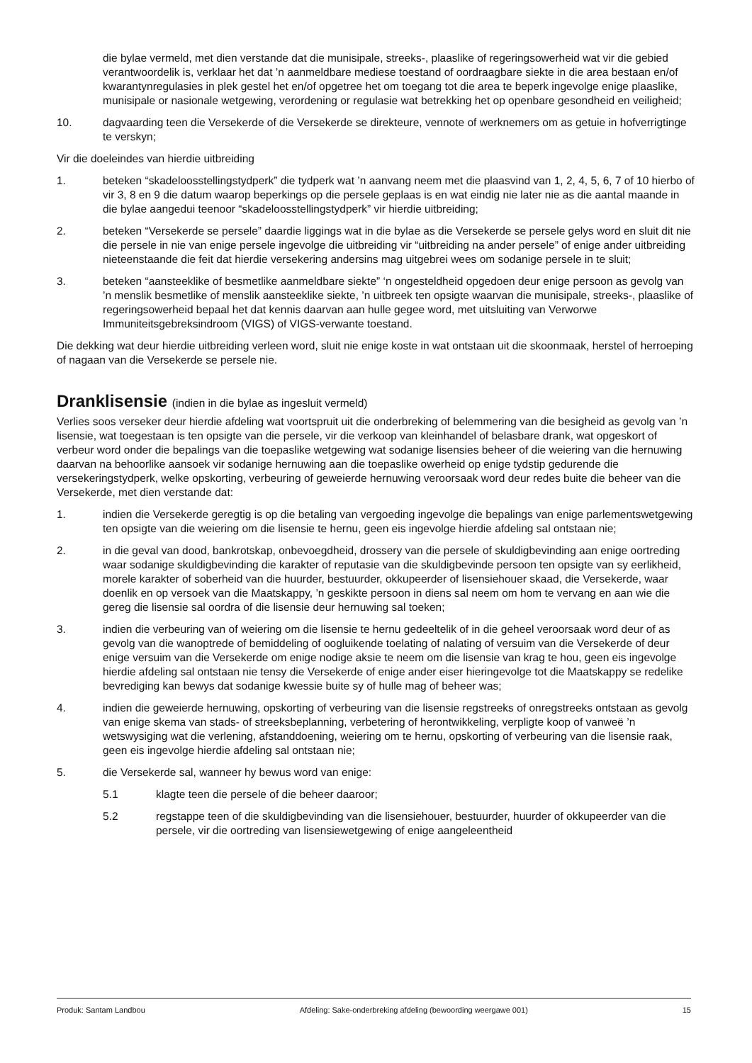die bylae vermeld, met dien verstande dat die munisipale, streeks-, plaaslike of regeringsowerheid wat vir die gebied verantwoordelik is, verklaar het dat ’n aanmeldbare mediese toestand of oordraagbare siekte in die area bestaan en/of kwarantynregulasies in plek gestel het en/of opgetree het om toegang tot die area te beperk ingevolge enige plaaslike, munisipale or nasionale wetgewing, verordening or regulasie wat betrekking het op openbare gesondheid en veiligheid;
10. dagvaarding teen die Versekerde of die Versekerde se direkteure, vennote of werknemers om as getuie in hofverrigtinge te verskyn;
Vir die doeleindes van hierdie uitbreiding
1. beteken “skadeloosstellingstydperk” die tydperk wat ’n aanvang neem met die plaasvind van 1, 2, 4, 5, 6, 7 of 10 hierbo of vir 3, 8 en 9 die datum waarop beperkings op die persele geplaas is en wat eindig nie later nie as die aantal maande in die bylae aangedui teenoor “skadeloosstellingstydperk” vir hierdie uitbreiding;
2. beteken “Versekerde se persele” daardie liggings wat in die bylae as die Versekerde se persele gelys word en sluit dit nie die persele in nie van enige persele ingevolge die uitbreiding vir “uitbreiding na ander persele” of enige ander uitbreiding nieteenstaande die feit dat hierdie versekering andersins mag uitgebrei wees om sodanige persele in te sluit;
3. beteken “aansteeklike of besmetlike aanmeldbare siekte” ‘n ongesteldheid opgedoen deur enige persoon as gevolg van ’n menslik besmetlike of menslik aansteeklike siekte, ’n uitbreek ten opsigte waarvan die munisipale, streeks-, plaaslike of regeringsowerheid bepaal het dat kennis daarvan aan hulle gegee word, met uitsluiting van Verworwe Immuniteitsgebreksindroom (VIGS) of VIGS-verwante toestand.
Die dekking wat deur hierdie uitbreiding verleen word, sluit nie enige koste in wat ontstaan uit die skoonmaak, herstel of herroeping of nagaan van die Versekerde se persele nie.
Dranklisensie (indien in die bylae as ingesluit vermeld)
Verlies soos verseker deur hierdie afdeling wat voortspruit uit die onderbreking of belemmering van die besigheid as gevolg van ’n lisensie, wat toegestaan is ten opsigte van die persele, vir die verkoop van kleinhandel of belasbare drank, wat opgeskort of verbeur word onder die bepalings van die toepaslike wetgewing wat sodanige lisensies beheer of die weiering van die hernuwing daarvan na behoorlike aansoek vir sodanige hernuwing aan die toepaslike owerheid op enige tydstip gedurende die versekeringstydperk, welke opskorting, verbeuring of geweierde hernuwing veroorsaak word deur redes buite die beheer van die Versekerde, met dien verstande dat:
1. indien die Versekerde geregtig is op die betaling van vergoeding ingevolge die bepalings van enige parlementswetgewing ten opsigte van die weiering om die lisensie te hernu, geen eis ingevolge hierdie afdeling sal ontstaan nie;
2. in die geval van dood, bankrotskap, onbevoegdheid, drossery van die persele of skuldigbevinding aan enige oortreding waar sodanige skuldigbevinding die karakter of reputasie van die skuldigbevinde persoon ten opsigte van sy eerlikheid, morele karakter of soberheid van die huurder, bestuurder, okkupeerder of lisensiehouer skaad, die Versekerde, waar doenlik en op versoek van die Maatskappy, ’n geskikte persoon in diens sal neem om hom te vervang en aan wie die gereg die lisensie sal oordra of die lisensie deur hernuwing sal toeken;
3. indien die verbeuring van of weiering om die lisensie te hernu gedeeltelik of in die geheel veroorsaak word deur of as gevolg van die wanoptrede of bemiddeling of oogluikende toelating of nalating of versuim van die Versekerde of deur enige versuim van die Versekerde om enige nodige aksie te neem om die lisensie van krag te hou, geen eis ingevolge hierdie afdeling sal ontstaan nie tensy die Versekerde of enige ander eiser hieringevolge tot die Maatskappy se redelike bevrediging kan bewys dat sodanige kwessie buite sy of hulle mag of beheer was;
4. indien die geweierde hernuwing, opskorting of verbeuring van die lisensie regstreeks of onregstreeks ontstaan as gevolg van enige skema van stads- of streeksbeplanning, verbetering of herontwikkeling, verpligte koop of vanweë ’n wetswysiging wat die verlening, afstanddoening, weiering om te hernu, opskorting of verbeuring van die lisensie raak, geen eis ingevolge hierdie afdeling sal ontstaan nie;
5. die Versekerde sal, wanneer hy bewus word van enige:
5.1 klagte teen die persele of die beheer daaroor;
5.2 regstappe teen of die skuldigbevinding van die lisensiehouer, bestuurder, huurder of okkupeerder van die persele, vir die oortreding van lisensiewetgewing of enige aangeleentheid
Produk: Santam Landbou Afdeling: Sake-onderbreking afdeling (bewoording weergawe 001) 15